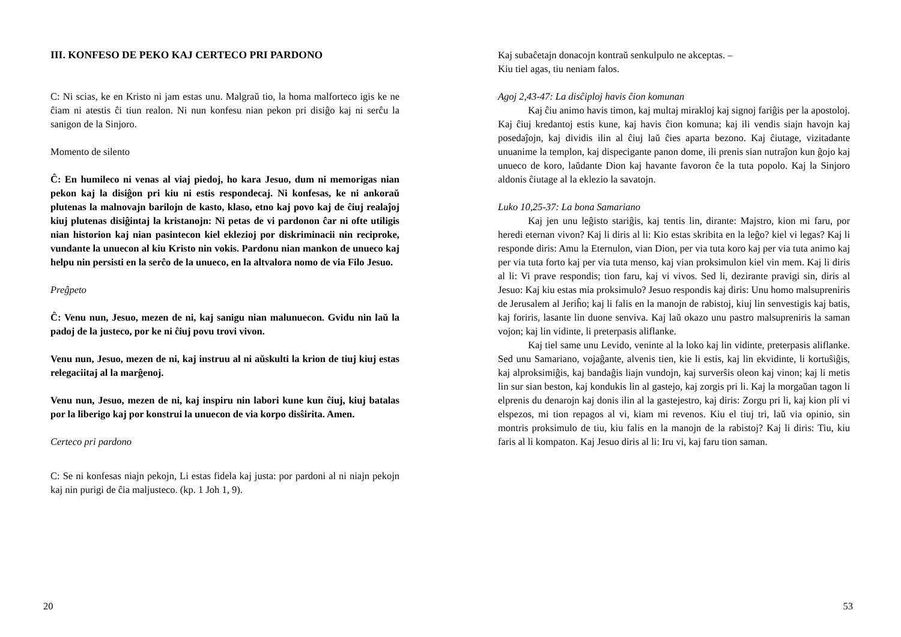III. KONFESO DE PEKO KAJ CERTECO PRI PARDONO
C: Ni scias, ke en Kristo ni jam estas unu. Malgraŭ tio, la homa malforteco igis ke ne ĉiam ni atestis ĉi tiun realon. Ni nun konfesu nian pekon pri disiĝo kaj ni serĉu la sanigon de la Sinjoro.
Momento de silento
Ĉ: En humileco ni venas al viaj piedoj, ho kara Jesuo, dum ni memorigas nian pekon kaj la disiĝon pri kiu ni estis respondecaj. Ni konfesas, ke ni ankoraŭ plutenas la malnovajn barilojn de kasto, klaso, etno kaj povo kaj de ĉiuj realaĵoj kiuj plutenas disiĝintaj la kristanojn: Ni petas de vi pardonon ĉar ni ofte utiligis nian historion kaj nian pasintecon kiel eklezioj por diskriminacii nin reciproke, vundante la unuecon al kiu Kristo nin vokis. Pardonu nian mankon de unueco kaj helpu nin persisti en la serĉo de la unueco, en la altvalora nomo de via Filo Jesuo.
Preĝpeto
Ĉ: Venu nun, Jesuo, mezen de ni, kaj sanigu nian malunuecon. Gvidu nin laŭ la padoj de la justeco, por ke ni ĉiuj povu trovi vivon.
Venu nun, Jesuo, mezen de ni, kaj instruu al ni aŭskulti la krion de tiuj kiuj estas relegaciitaj al la marĝenoj.
Venu nun, Jesuo, mezen de ni, kaj inspiru nin labori kune kun ĉiuj, kiuj batalas por la liberigo kaj por konstrui la unuecon de via korpo disŝirita. Amen.
Certeco pri pardono
C: Se ni konfesas niajn pekojn, Li estas fidela kaj justa: por pardoni al ni niajn pekojn kaj nin purigi de ĉia maljusteco. (kp. 1 Joh 1, 9).
20
Kaj subaĉetajn donacojn kontraŭ senkulpulo ne akceptas. –
Kiu tiel agas, tiu neniam falos.
Agoj 2,43-47: La disĉiploj havis ĉion komunan
Kaj ĉiu animo havis timon, kaj multaj mirakloj kaj signoj fariĝis per la apostoloj. Kaj ĉiuj kredantoj estis kune, kaj havis ĉion komuna; kaj ili vendis siajn havojn kaj posedaĵojn, kaj dividis ilin al ĉiuj laŭ ĉies aparta bezono. Kaj ĉiutage, vizitadante unuanime la templon, kaj dispecigante panon dome, ili prenis sian nutraĵon kun ĝojo kaj unueco de koro, laŭdante Dion kaj havante favoron ĉe la tuta popolo. Kaj la Sinjoro aldonis ĉiutage al la eklezio la savatojn.
Luko 10,25-37: La bona Samariano
Kaj jen unu leĝisto stariĝis, kaj tentis lin, dirante: Majstro, kion mi faru, por heredi eternan vivon? Kaj li diris al li: Kio estas skribita en la leĝo? kiel vi legas? Kaj li responde diris: Amu la Eternulon, vian Dion, per via tuta koro kaj per via tuta animo kaj per via tuta forto kaj per via tuta menso, kaj vian proksimulon kiel vin mem. Kaj li diris al li: Vi prave respondis; tion faru, kaj vi vivos. Sed li, dezirante pravigi sin, diris al Jesuo: Kaj kiu estas mia proksimulo? Jesuo respondis kaj diris: Unu homo malsupreniris de Jerusalem al Jeriĥo; kaj li falis en la manojn de rabistoj, kiuj lin senvestigis kaj batis, kaj foriris, lasante lin duone senviva. Kaj laŭ okazo unu pastro malsupreniris la saman vojon; kaj lin vidinte, li preterpasis aliflanke.
Kaj tiel same unu Levido, veninte al la loko kaj lin vidinte, preterpasis aliflanke. Sed unu Samariano, vojaĝante, alvenis tien, kie li estis, kaj lin ekvidinte, li kortuŝiĝis, kaj alproksimiĝis, kaj bandaĝis liajn vundojn, kaj surverŝis oleon kaj vinon; kaj li metis lin sur sian beston, kaj kondukis lin al gastejo, kaj zorgis pri li. Kaj la morgaŭan tagon li elprenis du denarojn kaj donis ilin al la gastejestro, kaj diris: Zorgu pri li, kaj kion pli vi elspezos, mi tion repagos al vi, kiam mi revenos. Kiu el tiuj tri, laŭ via opinio, sin montris proksimulo de tiu, kiu falis en la manojn de la rabistoj? Kaj li diris: Tiu, kiu faris al li kompaton. Kaj Jesuo diris al li: Iru vi, kaj faru tion saman.
53